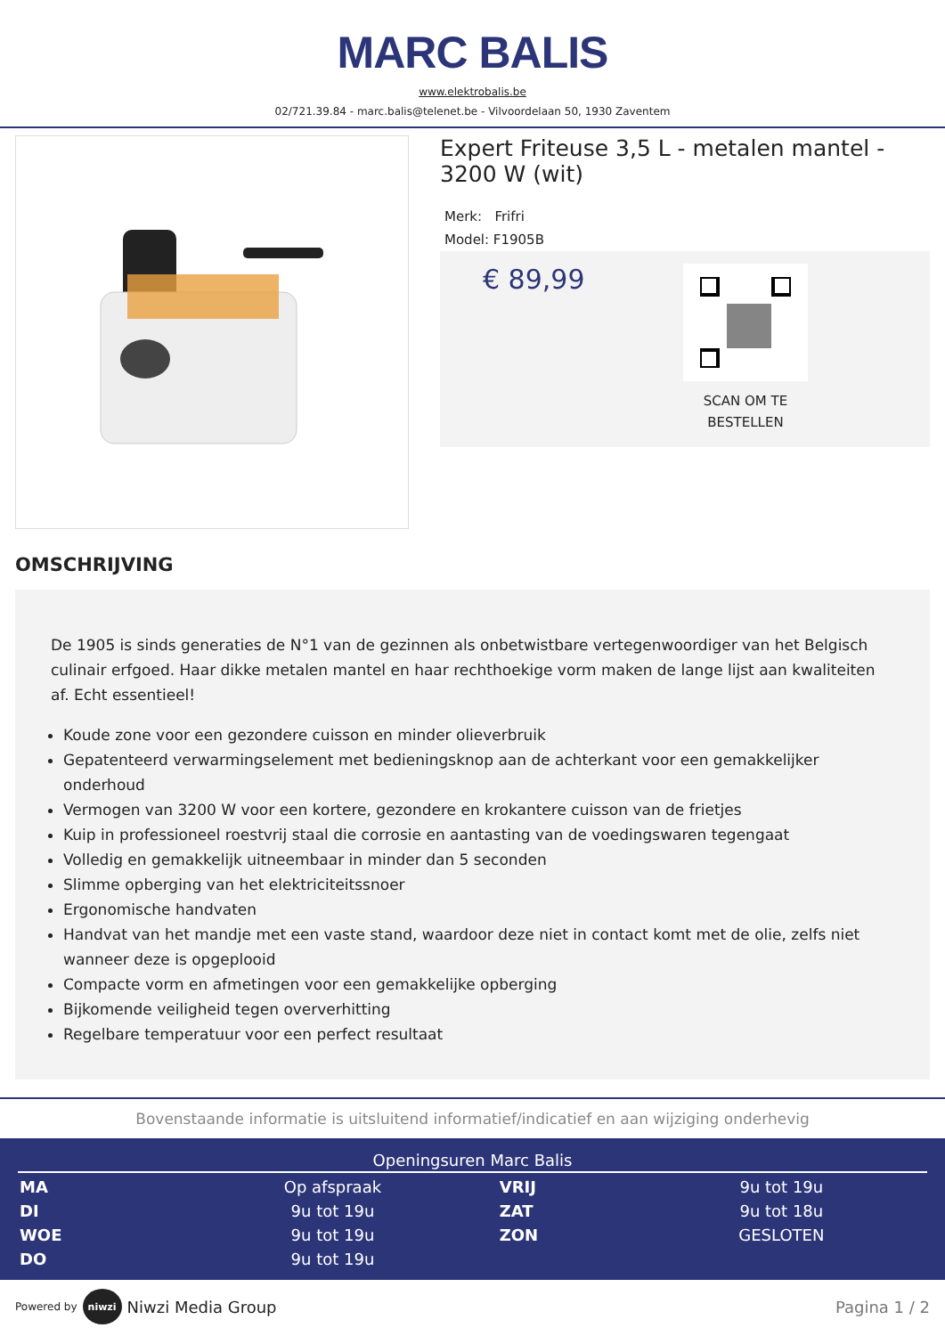MARC BALIS
www.elektrobalis.be
02/721.39.84 - marc.balis@telenet.be - Vilvoordelaan 50, 1930 Zaventem
Expert Friteuse 3,5 L - metalen mantel - 3200 W (wit)
Merk: Frifri
Model: F1905B
€ 89,99
SCAN OM TE
BESTELLEN
OMSCHRIJVING
De 1905 is sinds generaties de N°1 van de gezinnen als onbetwistbare vertegenwoordiger van het Belgisch culinair erfgoed. Haar dikke metalen mantel en haar rechthoekige vorm maken de lange lijst aan kwaliteiten af. Echt essentieel!
Koude zone voor een gezondere cuisson en minder olieverbruik
Gepatenteerd verwarmingselement met bedieningsknop aan de achterkant voor een gemakkelijker onderhoud
Vermogen van 3200 W voor een kortere, gezondere en krokantere cuisson van de frietjes
Kuip in professioneel roestvrij staal die corrosie en aantasting van de voedingswaren tegengaat
Volledig en gemakkelijk uitneembaar in minder dan 5 seconden
Slimme opberging van het elektriciteitssnoer
Ergonomische handvaten
Handvat van het mandje met een vaste stand, waardoor deze niet in contact komt met de olie, zelfs niet wanneer deze is opgeplooid
Compacte vorm en afmetingen voor een gemakkelijke opberging
Bijkomende veiligheid tegen oververhitting
Regelbare temperatuur voor een perfect resultaat
Bovenstaande informatie is uitsluitend informatief/indicatief en aan wijziging onderhevig
Openingsuren Marc Balis
| MA | Op afspraak | VRIJ | 9u tot 19u |
| DI | 9u tot 19u | ZAT | 9u tot 18u |
| WOE | 9u tot 19u | ZON | GESLOTEN |
| DO | 9u tot 19u | | |
Powered by
niwzi
Niwzi Media Group Pagina 1 / 2